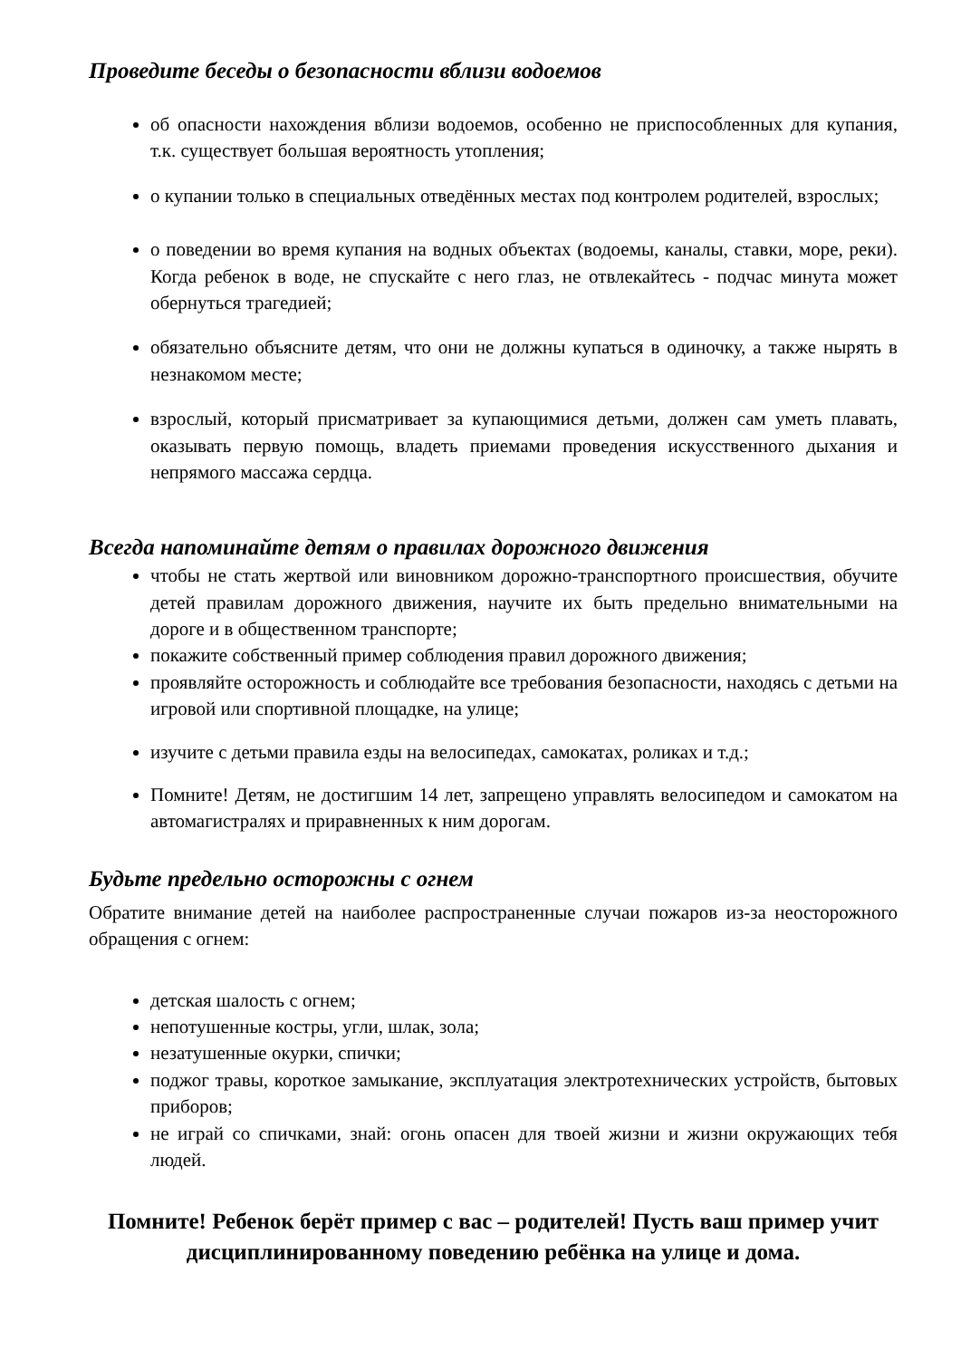Проведите беседы о безопасности вблизи водоемов
об опасности нахождения вблизи водоемов, особенно не приспособленных для купания, т.к. существует большая вероятность утопления;
о купании только в специальных отведённых местах под контролем родителей, взрослых;
о поведении во время купания на водных объектах (водоемы, каналы, ставки, море, реки). Когда ребенок в воде, не спускайте с него глаз, не отвлекайтесь - подчас минута может обернуться трагедией;
обязательно объясните детям, что они не должны купаться в одиночку, а также нырять в незнакомом месте;
взрослый, который присматривает за купающимися детьми, должен сам уметь плавать, оказывать первую помощь, владеть приемами проведения искусственного дыхания и непрямого массажа сердца.
Всегда напоминайте детям о правилах дорожного движения
чтобы не стать жертвой или виновником дорожно-транспортного происшествия, обучите детей правилам дорожного движения, научите их быть предельно внимательными на дороге и в общественном транспорте;
покажите собственный пример соблюдения правил дорожного движения;
проявляйте осторожность и соблюдайте все требования безопасности, находясь с детьми на игровой или спортивной площадке, на улице;
изучите с детьми правила езды на велосипедах, самокатах, роликах и т.д.;
Помните! Детям, не достигшим 14 лет, запрещено управлять велосипедом и самокатом на автомагистралях и приравненных к ним дорогам.
Будьте предельно осторожны с огнем
Обратите внимание детей на наиболее распространенные случаи пожаров из-за неосторожного обращения с огнем:
детская шалость с огнем;
непотушенные костры, угли, шлак, зола;
незатушенные окурки, спички;
поджог травы, короткое замыкание, эксплуатация электротехнических устройств, бытовых приборов;
не играй со спичками, знай: огонь опасен для твоей жизни и жизни окружающих тебя людей.
Помните! Ребенок берёт пример с вас – родителей! Пусть ваш пример учит дисциплинированному поведению ребёнка на улице и дома.